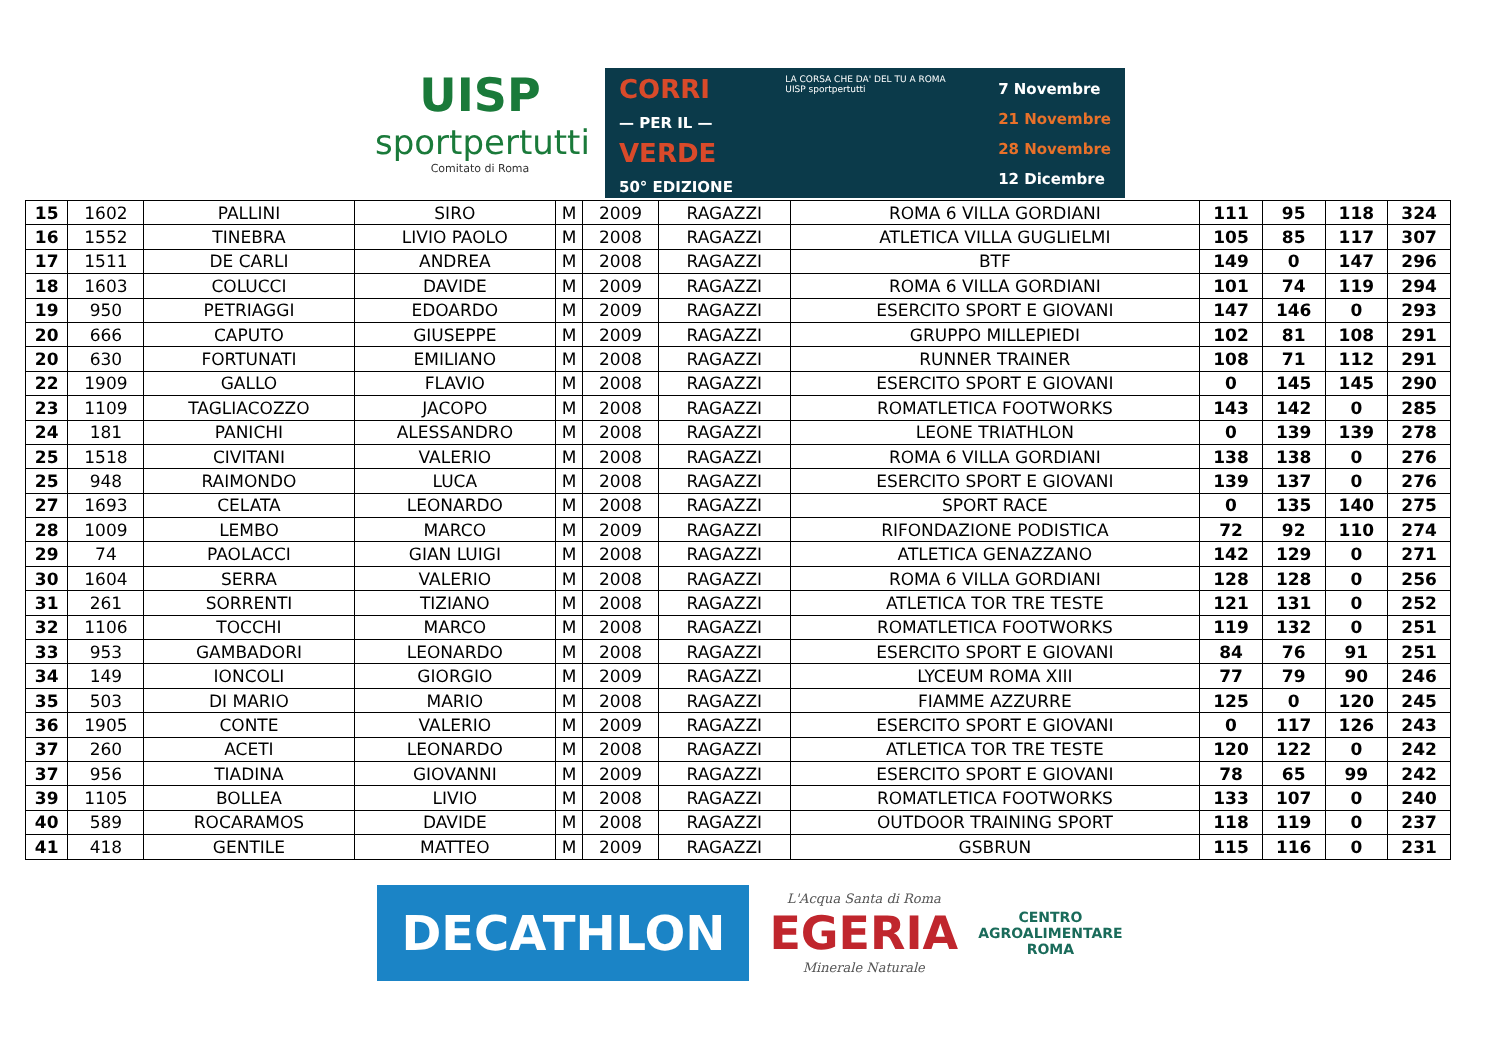UISP
sportpertutti
Comitato di Roma
CORRI
— PER IL —
VERDE
50° EDIZIONE
LA CORSA CHE DA' DEL TU A ROMA
UISP sportpertutti
7 Novembre
21 Novembre
28 Novembre
12 Dicembre
| 15 | 1602 | PALLINI | SIRO | M | 2009 | RAGAZZI | ROMA 6 VILLA GORDIANI | 111 | 95 | 118 | 324 |
| 16 | 1552 | TINEBRA | LIVIO PAOLO | M | 2008 | RAGAZZI | ATLETICA VILLA GUGLIELMI | 105 | 85 | 117 | 307 |
| 17 | 1511 | DE CARLI | ANDREA | M | 2008 | RAGAZZI | BTF | 149 | 0 | 147 | 296 |
| 18 | 1603 | COLUCCI | DAVIDE | M | 2009 | RAGAZZI | ROMA 6 VILLA GORDIANI | 101 | 74 | 119 | 294 |
| 19 | 950 | PETRIAGGI | EDOARDO | M | 2009 | RAGAZZI | ESERCITO SPORT E GIOVANI | 147 | 146 | 0 | 293 |
| 20 | 666 | CAPUTO | GIUSEPPE | M | 2009 | RAGAZZI | GRUPPO MILLEPIEDI | 102 | 81 | 108 | 291 |
| 20 | 630 | FORTUNATI | EMILIANO | M | 2008 | RAGAZZI | RUNNER TRAINER | 108 | 71 | 112 | 291 |
| 22 | 1909 | GALLO | FLAVIO | M | 2008 | RAGAZZI | ESERCITO SPORT E GIOVANI | 0 | 145 | 145 | 290 |
| 23 | 1109 | TAGLIACOZZO | JACOPO | M | 2008 | RAGAZZI | ROMATLETICA FOOTWORKS | 143 | 142 | 0 | 285 |
| 24 | 181 | PANICHI | ALESSANDRO | M | 2008 | RAGAZZI | LEONE TRIATHLON | 0 | 139 | 139 | 278 |
| 25 | 1518 | CIVITANI | VALERIO | M | 2008 | RAGAZZI | ROMA 6 VILLA GORDIANI | 138 | 138 | 0 | 276 |
| 25 | 948 | RAIMONDO | LUCA | M | 2008 | RAGAZZI | ESERCITO SPORT E GIOVANI | 139 | 137 | 0 | 276 |
| 27 | 1693 | CELATA | LEONARDO | M | 2008 | RAGAZZI | SPORT RACE | 0 | 135 | 140 | 275 |
| 28 | 1009 | LEMBO | MARCO | M | 2009 | RAGAZZI | RIFONDAZIONE PODISTICA | 72 | 92 | 110 | 274 |
| 29 | 74 | PAOLACCI | GIAN LUIGI | M | 2008 | RAGAZZI | ATLETICA GENAZZANO | 142 | 129 | 0 | 271 |
| 30 | 1604 | SERRA | VALERIO | M | 2008 | RAGAZZI | ROMA 6 VILLA GORDIANI | 128 | 128 | 0 | 256 |
| 31 | 261 | SORRENTI | TIZIANO | M | 2008 | RAGAZZI | ATLETICA TOR TRE TESTE | 121 | 131 | 0 | 252 |
| 32 | 1106 | TOCCHI | MARCO | M | 2008 | RAGAZZI | ROMATLETICA FOOTWORKS | 119 | 132 | 0 | 251 |
| 33 | 953 | GAMBADORI | LEONARDO | M | 2008 | RAGAZZI | ESERCITO SPORT E GIOVANI | 84 | 76 | 91 | 251 |
| 34 | 149 | IONCOLI | GIORGIO | M | 2009 | RAGAZZI | LYCEUM ROMA XIII | 77 | 79 | 90 | 246 |
| 35 | 503 | DI MARIO | MARIO | M | 2008 | RAGAZZI | FIAMME AZZURRE | 125 | 0 | 120 | 245 |
| 36 | 1905 | CONTE | VALERIO | M | 2009 | RAGAZZI | ESERCITO SPORT E GIOVANI | 0 | 117 | 126 | 243 |
| 37 | 260 | ACETI | LEONARDO | M | 2008 | RAGAZZI | ATLETICA TOR TRE TESTE | 120 | 122 | 0 | 242 |
| 37 | 956 | TIADINA | GIOVANNI | M | 2009 | RAGAZZI | ESERCITO SPORT E GIOVANI | 78 | 65 | 99 | 242 |
| 39 | 1105 | BOLLEA | LIVIO | M | 2008 | RAGAZZI | ROMATLETICA FOOTWORKS | 133 | 107 | 0 | 240 |
| 40 | 589 | ROCARAMOS | DAVIDE | M | 2008 | RAGAZZI | OUTDOOR TRAINING SPORT | 118 | 119 | 0 | 237 |
| 41 | 418 | GENTILE | MATTEO | M | 2009 | RAGAZZI | GSBRUN | 115 | 116 | 0 | 231 |
DECATHLON
L'Acqua Santa di Roma
EGERIA
Minerale Naturale
CENTRO
AGROALIMENTARE
ROMA